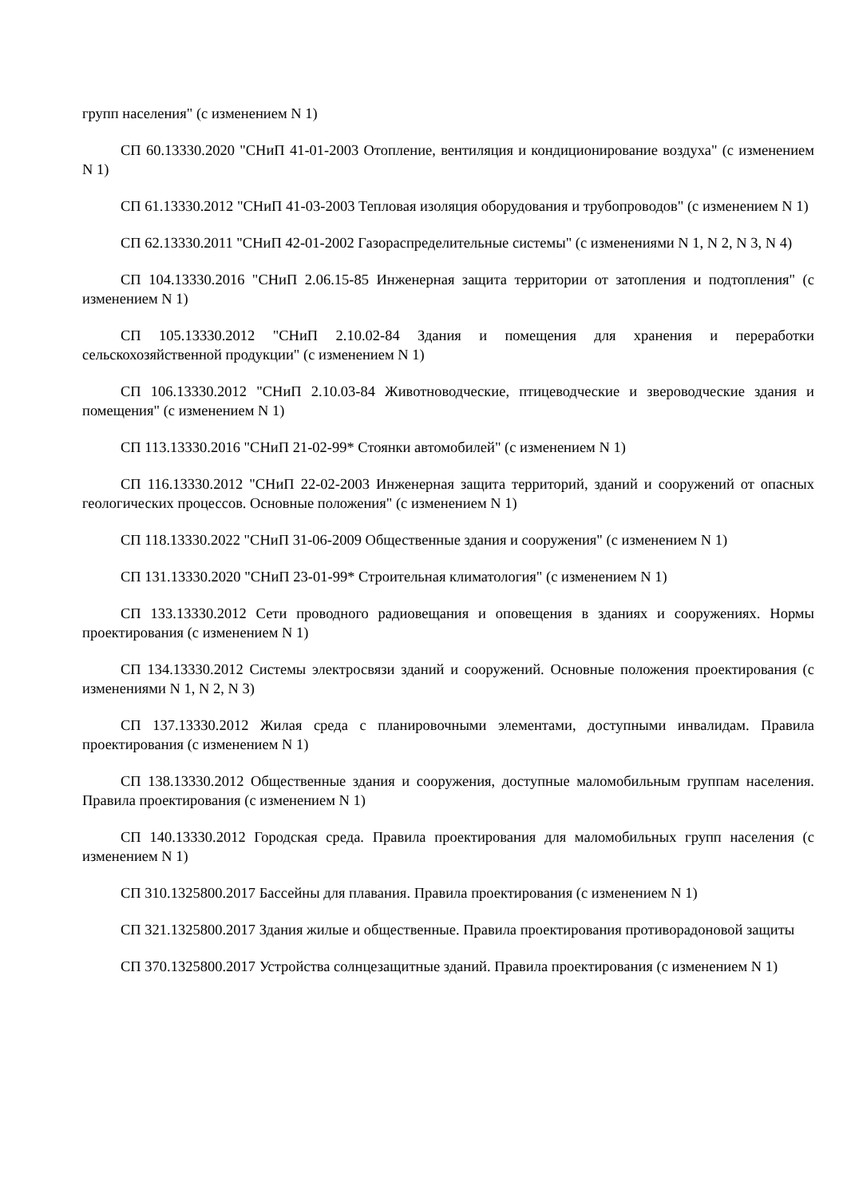групп населения" (с изменением N 1)
СП 60.13330.2020 "СНиП 41-01-2003 Отопление, вентиляция и кондиционирование воздуха" (с изменением N 1)
СП 61.13330.2012 "СНиП 41-03-2003 Тепловая изоляция оборудования и трубопроводов" (с изменением N 1)
СП 62.13330.2011 "СНиП 42-01-2002 Газораспределительные системы" (с изменениями N 1, N 2, N 3, N 4)
СП 104.13330.2016 "СНиП 2.06.15-85 Инженерная защита территории от затопления и подтопления" (с изменением N 1)
СП 105.13330.2012 "СНиП 2.10.02-84 Здания и помещения для хранения и переработки сельскохозяйственной продукции" (с изменением N 1)
СП 106.13330.2012 "СНиП 2.10.03-84 Животноводческие, птицеводческие и звероводческие здания и помещения" (с изменением N 1)
СП 113.13330.2016 "СНиП 21-02-99* Стоянки автомобилей" (с изменением N 1)
СП 116.13330.2012 "СНиП 22-02-2003 Инженерная защита территорий, зданий и сооружений от опасных геологических процессов. Основные положения" (с изменением N 1)
СП 118.13330.2022 "СНиП 31-06-2009 Общественные здания и сооружения" (с изменением N 1)
СП 131.13330.2020 "СНиП 23-01-99* Строительная климатология" (с изменением N 1)
СП 133.13330.2012 Сети проводного радиовещания и оповещения в зданиях и сооружениях. Нормы проектирования (с изменением N 1)
СП 134.13330.2012 Системы электросвязи зданий и сооружений. Основные положения проектирования (с изменениями N 1, N 2, N 3)
СП 137.13330.2012 Жилая среда с планировочными элементами, доступными инвалидам. Правила проектирования (с изменением N 1)
СП 138.13330.2012 Общественные здания и сооружения, доступные маломобильным группам населения. Правила проектирования (с изменением N 1)
СП 140.13330.2012 Городская среда. Правила проектирования для маломобильных групп населения (с изменением N 1)
СП 310.1325800.2017 Бассейны для плавания. Правила проектирования (с изменением N 1)
СП 321.1325800.2017 Здания жилые и общественные. Правила проектирования противорадоновой защиты
СП 370.1325800.2017 Устройства солнцезащитные зданий. Правила проектирования (с изменением N 1)